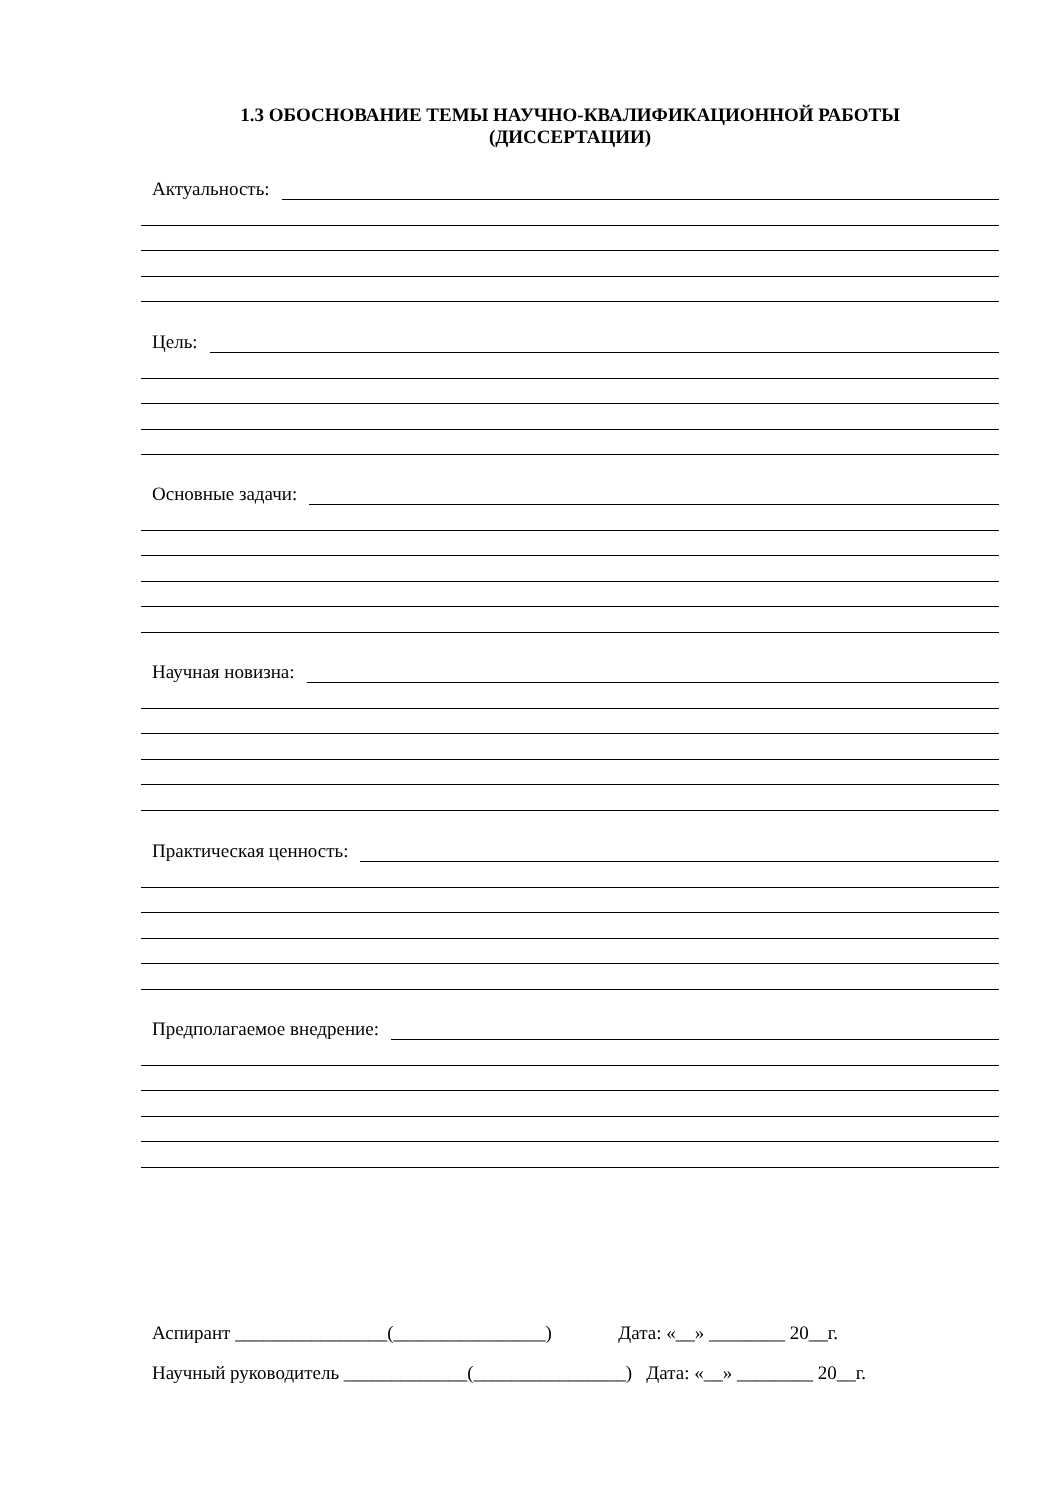1.3 ОБОСНОВАНИЕ ТЕМЫ НАУЧНО-КВАЛИФИКАЦИОННОЙ РАБОТЫ
(ДИССЕРТАЦИИ)
Актуальность:
Цель:
Основные задачи:
Научная новизна:
Практическая ценность:
Предполагаемое внедрение:
Аспирант ________________(________________) Дата: «__» ________ 20__г.
Научный руководитель _____________(________________) Дата: «__» ________ 20__г.